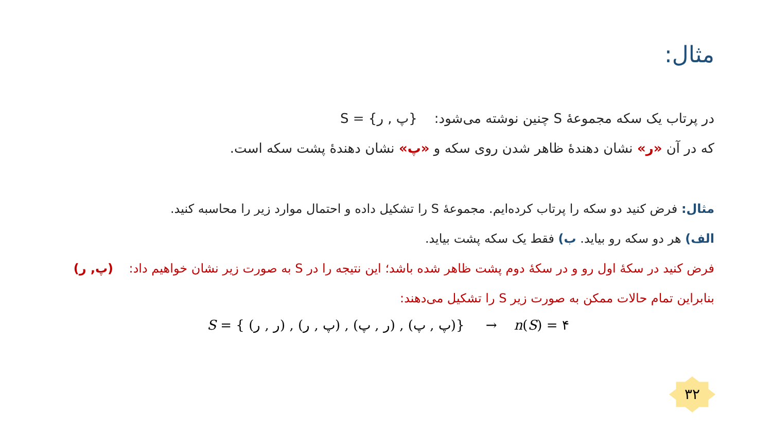مثال:
در پرتاب یک سکه مجموعهٔ S چنین نوشته می‌شود: S = {پ , ر}
که در آن «ر» نشان دهندهٔ ظاهر شدن روی سکه و «پ» نشان دهندهٔ پشت سکه است.
مثال: فرض کنید دو سکه را پرتاب کرده‌ایم. مجموعهٔ S را تشکیل داده و احتمال موارد زیر را محاسبه کنید.
الف) هر دو سکه رو بیاید. ب) فقط یک سکه پشت بیاید.
فرض کنید در سکهٔ اول رو و در سکهٔ دوم پشت ظاهر شده باشد؛ این نتیجه را در S به صورت زیر نشان خواهیم داد: (پ, ر)
بنابراین تمام حالات ممکن به صورت زیر S را تشکیل می‌دهند:
S = { (ر , ر) , (پ , ر) , (ر , پ) , (پ , پ)} → n(S) = ۴
۳۲